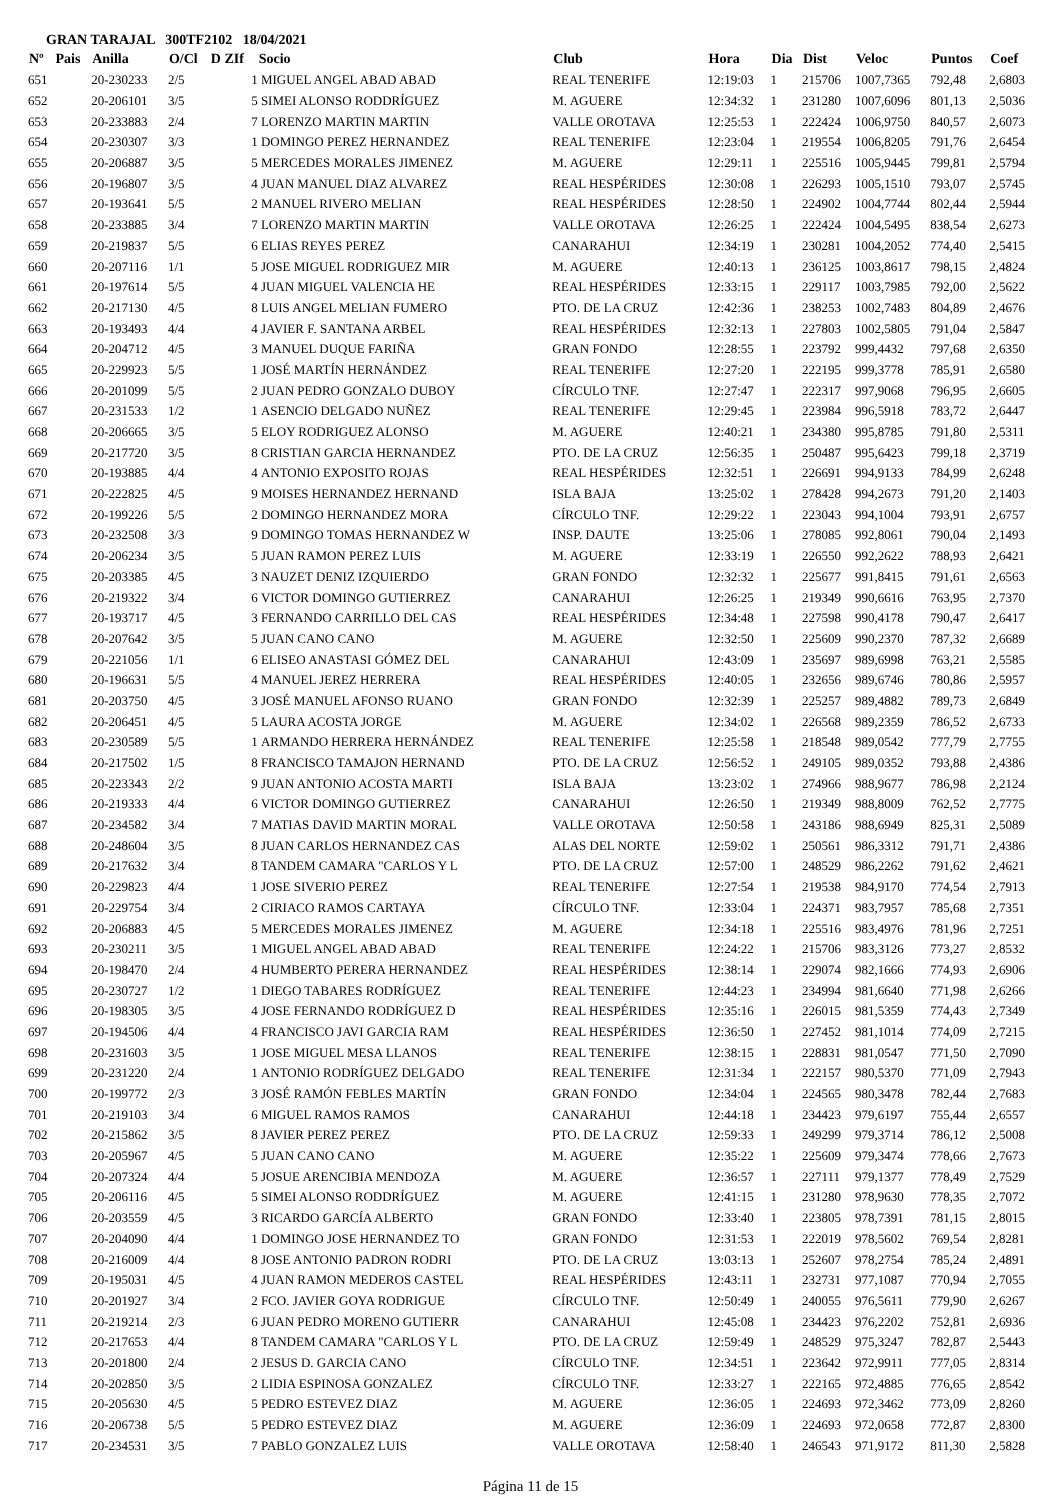GRAN TARAJAL 300TF2102 18/04/2021
| Nº | Pais | Anilla | O/Cl | D ZIf | Socio | Club | Hora | Dia | Dist | Veloc | Puntos | Coef |
| --- | --- | --- | --- | --- | --- | --- | --- | --- | --- | --- | --- | --- |
| 651 | | 20-230233 | 2/5 | 1 | MIGUEL ANGEL ABAD ABAD | REAL TENERIFE | 12:19:03 | 1 | 215706 | 1007,7365 | 792,48 | 2,6803 |
| 652 | | 20-206101 | 3/5 | 5 | SIMEI ALONSO RODDRÍGUEZ | M. AGUERE | 12:34:32 | 1 | 231280 | 1007,6096 | 801,13 | 2,5036 |
| 653 | | 20-233883 | 2/4 | 7 | LORENZO MARTIN MARTIN | VALLE OROTAVA | 12:25:53 | 1 | 222424 | 1006,9750 | 840,57 | 2,6073 |
| 654 | | 20-230307 | 3/3 | 1 | DOMINGO PEREZ HERNANDEZ | REAL TENERIFE | 12:23:04 | 1 | 219554 | 1006,8205 | 791,76 | 2,6454 |
| 655 | | 20-206887 | 3/5 | 5 | MERCEDES MORALES JIMENEZ | M. AGUERE | 12:29:11 | 1 | 225516 | 1005,9445 | 799,81 | 2,5794 |
| 656 | | 20-196807 | 3/5 | 4 | JUAN MANUEL DIAZ ALVAREZ | REAL HESPÉRIDES | 12:30:08 | 1 | 226293 | 1005,1510 | 793,07 | 2,5745 |
| 657 | | 20-193641 | 5/5 | 2 | MANUEL RIVERO MELIAN | REAL HESPÉRIDES | 12:28:50 | 1 | 224902 | 1004,7744 | 802,44 | 2,5944 |
| 658 | | 20-233885 | 3/4 | 7 | LORENZO MARTIN MARTIN | VALLE OROTAVA | 12:26:25 | 1 | 222424 | 1004,5495 | 838,54 | 2,6273 |
| 659 | | 20-219837 | 5/5 | 6 | ELIAS REYES PEREZ | CANARAHUI | 12:34:19 | 1 | 230281 | 1004,2052 | 774,40 | 2,5415 |
| 660 | | 20-207116 | 1/1 | 5 | JOSE MIGUEL RODRIGUEZ MIR | M. AGUERE | 12:40:13 | 1 | 236125 | 1003,8617 | 798,15 | 2,4824 |
| 661 | | 20-197614 | 5/5 | 4 | JUAN MIGUEL VALENCIA HE | REAL HESPÉRIDES | 12:33:15 | 1 | 229117 | 1003,7985 | 792,00 | 2,5622 |
| 662 | | 20-217130 | 4/5 | 8 | LUIS ANGEL MELIAN FUMERO | PTO. DE LA CRUZ | 12:42:36 | 1 | 238253 | 1002,7483 | 804,89 | 2,4676 |
| 663 | | 20-193493 | 4/4 | 4 | JAVIER F. SANTANA ARBEL | REAL HESPÉRIDES | 12:32:13 | 1 | 227803 | 1002,5805 | 791,04 | 2,5847 |
| 664 | | 20-204712 | 4/5 | 3 | MANUEL DUQUE FARIÑA | GRAN FONDO | 12:28:55 | 1 | 223792 | 999,4432 | 797,68 | 2,6350 |
| 665 | | 20-229923 | 5/5 | 1 | JOSÉ MARTÍN HERNÁNDEZ | REAL TENERIFE | 12:27:20 | 1 | 222195 | 999,3778 | 785,91 | 2,6580 |
| 666 | | 20-201099 | 5/5 | 2 | JUAN PEDRO GONZALO DUBOY | CÍRCULO TNF. | 12:27:47 | 1 | 222317 | 997,9068 | 796,95 | 2,6605 |
| 667 | | 20-231533 | 1/2 | 1 | ASENCIO DELGADO NUÑEZ | REAL TENERIFE | 12:29:45 | 1 | 223984 | 996,5918 | 783,72 | 2,6447 |
| 668 | | 20-206665 | 3/5 | 5 | ELOY RODRIGUEZ ALONSO | M. AGUERE | 12:40:21 | 1 | 234380 | 995,8785 | 791,80 | 2,5311 |
| 669 | | 20-217720 | 3/5 | 8 | CRISTIAN GARCIA HERNANDEZ | PTO. DE LA CRUZ | 12:56:35 | 1 | 250487 | 995,6423 | 799,18 | 2,3719 |
| 670 | | 20-193885 | 4/4 | 4 | ANTONIO EXPOSITO ROJAS | REAL HESPÉRIDES | 12:32:51 | 1 | 226691 | 994,9133 | 784,99 | 2,6248 |
| 671 | | 20-222825 | 4/5 | 9 | MOISES HERNANDEZ HERNAND | ISLA BAJA | 13:25:02 | 1 | 278428 | 994,2673 | 791,20 | 2,1403 |
| 672 | | 20-199226 | 5/5 | 2 | DOMINGO HERNANDEZ MORA | CÍRCULO TNF. | 12:29:22 | 1 | 223043 | 994,1004 | 793,91 | 2,6757 |
| 673 | | 20-232508 | 3/3 | 9 | DOMINGO TOMAS HERNANDEZ W | INSP. DAUTE | 13:25:06 | 1 | 278085 | 992,8061 | 790,04 | 2,1493 |
| 674 | | 20-206234 | 3/5 | 5 | JUAN RAMON PEREZ LUIS | M. AGUERE | 12:33:19 | 1 | 226550 | 992,2622 | 788,93 | 2,6421 |
| 675 | | 20-203385 | 4/5 | 3 | NAUZET DENIZ IZQUIERDO | GRAN FONDO | 12:32:32 | 1 | 225677 | 991,8415 | 791,61 | 2,6563 |
| 676 | | 20-219322 | 3/4 | 6 | VICTOR DOMINGO GUTIERREZ | CANARAHUI | 12:26:25 | 1 | 219349 | 990,6616 | 763,95 | 2,7370 |
| 677 | | 20-193717 | 4/5 | 3 | FERNANDO CARRILLO DEL CAS | REAL HESPÉRIDES | 12:34:48 | 1 | 227598 | 990,4178 | 790,47 | 2,6417 |
| 678 | | 20-207642 | 3/5 | 5 | JUAN CANO CANO | M. AGUERE | 12:32:50 | 1 | 225609 | 990,2370 | 787,32 | 2,6689 |
| 679 | | 20-221056 | 1/1 | 6 | ELISEO ANASTASI GÓMEZ DEL | CANARAHUI | 12:43:09 | 1 | 235697 | 989,6998 | 763,21 | 2,5585 |
| 680 | | 20-196631 | 5/5 | 4 | MANUEL JEREZ HERRERA | REAL HESPÉRIDES | 12:40:05 | 1 | 232656 | 989,6746 | 780,86 | 2,5957 |
| 681 | | 20-203750 | 4/5 | 3 | JOSÉ MANUEL AFONSO RUANO | GRAN FONDO | 12:32:39 | 1 | 225257 | 989,4882 | 789,73 | 2,6849 |
| 682 | | 20-206451 | 4/5 | 5 | LAURA ACOSTA JORGE | M. AGUERE | 12:34:02 | 1 | 226568 | 989,2359 | 786,52 | 2,6733 |
| 683 | | 20-230589 | 5/5 | 1 | ARMANDO HERRERA HERNÁNDEZ | REAL TENERIFE | 12:25:58 | 1 | 218548 | 989,0542 | 777,79 | 2,7755 |
| 684 | | 20-217502 | 1/5 | 8 | FRANCISCO TAMAJON HERNAND | PTO. DE LA CRUZ | 12:56:52 | 1 | 249105 | 989,0352 | 793,88 | 2,4386 |
| 685 | | 20-223343 | 2/2 | 9 | JUAN ANTONIO ACOSTA MARTI | ISLA BAJA | 13:23:02 | 1 | 274966 | 988,9677 | 786,98 | 2,2124 |
| 686 | | 20-219333 | 4/4 | 6 | VICTOR DOMINGO GUTIERREZ | CANARAHUI | 12:26:50 | 1 | 219349 | 988,8009 | 762,52 | 2,7775 |
| 687 | | 20-234582 | 3/4 | 7 | MATIAS DAVID MARTIN MORAL | VALLE OROTAVA | 12:50:58 | 1 | 243186 | 988,6949 | 825,31 | 2,5089 |
| 688 | | 20-248604 | 3/5 | 8 | JUAN CARLOS HERNANDEZ CAS | ALAS DEL NORTE | 12:59:02 | 1 | 250561 | 986,3312 | 791,71 | 2,4386 |
| 689 | | 20-217632 | 3/4 | 8 | TANDEM CAMARA "CARLOS Y L | PTO. DE LA CRUZ | 12:57:00 | 1 | 248529 | 986,2262 | 791,62 | 2,4621 |
| 690 | | 20-229823 | 4/4 | 1 | JOSE SIVERIO PEREZ | REAL TENERIFE | 12:27:54 | 1 | 219538 | 984,9170 | 774,54 | 2,7913 |
| 691 | | 20-229754 | 3/4 | 2 | CIRIACO RAMOS CARTAYA | CÍRCULO TNF. | 12:33:04 | 1 | 224371 | 983,7957 | 785,68 | 2,7351 |
| 692 | | 20-206883 | 4/5 | 5 | MERCEDES MORALES JIMENEZ | M. AGUERE | 12:34:18 | 1 | 225516 | 983,4976 | 781,96 | 2,7251 |
| 693 | | 20-230211 | 3/5 | 1 | MIGUEL ANGEL ABAD ABAD | REAL TENERIFE | 12:24:22 | 1 | 215706 | 983,3126 | 773,27 | 2,8532 |
| 694 | | 20-198470 | 2/4 | 4 | HUMBERTO PERERA HERNANDEZ | REAL HESPÉRIDES | 12:38:14 | 1 | 229074 | 982,1666 | 774,93 | 2,6906 |
| 695 | | 20-230727 | 1/2 | 1 | DIEGO TABARES RODRÍGUEZ | REAL TENERIFE | 12:44:23 | 1 | 234994 | 981,6640 | 771,98 | 2,6266 |
| 696 | | 20-198305 | 3/5 | 4 | JOSE FERNANDO RODRÍGUEZ D | REAL HESPÉRIDES | 12:35:16 | 1 | 226015 | 981,5359 | 774,43 | 2,7349 |
| 697 | | 20-194506 | 4/4 | 4 | FRANCISCO JAVI GARCIA RAM | REAL HESPÉRIDES | 12:36:50 | 1 | 227452 | 981,1014 | 774,09 | 2,7215 |
| 698 | | 20-231603 | 3/5 | 1 | JOSE MIGUEL MESA LLANOS | REAL TENERIFE | 12:38:15 | 1 | 228831 | 981,0547 | 771,50 | 2,7090 |
| 699 | | 20-231220 | 2/4 | 1 | ANTONIO RODRÍGUEZ DELGADO | REAL TENERIFE | 12:31:34 | 1 | 222157 | 980,5370 | 771,09 | 2,7943 |
| 700 | | 20-199772 | 2/3 | 3 | JOSÉ RAMÓN FEBLES MARTÍN | GRAN FONDO | 12:34:04 | 1 | 224565 | 980,3478 | 782,44 | 2,7683 |
| 701 | | 20-219103 | 3/4 | 6 | MIGUEL RAMOS RAMOS | CANARAHUI | 12:44:18 | 1 | 234423 | 979,6197 | 755,44 | 2,6557 |
| 702 | | 20-215862 | 3/5 | 8 | JAVIER PEREZ PEREZ | PTO. DE LA CRUZ | 12:59:33 | 1 | 249299 | 979,3714 | 786,12 | 2,5008 |
| 703 | | 20-205967 | 4/5 | 5 | JUAN CANO CANO | M. AGUERE | 12:35:22 | 1 | 225609 | 979,3474 | 778,66 | 2,7673 |
| 704 | | 20-207324 | 4/4 | 5 | JOSUE ARENCIBIA MENDOZA | M. AGUERE | 12:36:57 | 1 | 227111 | 979,1377 | 778,49 | 2,7529 |
| 705 | | 20-206116 | 4/5 | 5 | SIMEI ALONSO RODDRÍGUEZ | M. AGUERE | 12:41:15 | 1 | 231280 | 978,9630 | 778,35 | 2,7072 |
| 706 | | 20-203559 | 4/5 | 3 | RICARDO GARCÍA ALBERTO | GRAN FONDO | 12:33:40 | 1 | 223805 | 978,7391 | 781,15 | 2,8015 |
| 707 | | 20-204090 | 4/4 | 1 | DOMINGO JOSE HERNANDEZ TO | GRAN FONDO | 12:31:53 | 1 | 222019 | 978,5602 | 769,54 | 2,8281 |
| 708 | | 20-216009 | 4/4 | 8 | JOSE ANTONIO PADRON RODRI | PTO. DE LA CRUZ | 13:03:13 | 1 | 252607 | 978,2754 | 785,24 | 2,4891 |
| 709 | | 20-195031 | 4/5 | 4 | JUAN RAMON MEDEROS CASTEL | REAL HESPÉRIDES | 12:43:11 | 1 | 232731 | 977,1087 | 770,94 | 2,7055 |
| 710 | | 20-201927 | 3/4 | 2 | FCO. JAVIER GOYA RODRIGUE | CÍRCULO TNF. | 12:50:49 | 1 | 240055 | 976,5611 | 779,90 | 2,6267 |
| 711 | | 20-219214 | 2/3 | 6 | JUAN PEDRO MORENO GUTIERR | CANARAHUI | 12:45:08 | 1 | 234423 | 976,2202 | 752,81 | 2,6936 |
| 712 | | 20-217653 | 4/4 | 8 | TANDEM CAMARA "CARLOS Y L | PTO. DE LA CRUZ | 12:59:49 | 1 | 248529 | 975,3247 | 782,87 | 2,5443 |
| 713 | | 20-201800 | 2/4 | 2 | JESUS D. GARCIA CANO | CÍRCULO TNF. | 12:34:51 | 1 | 223642 | 972,9911 | 777,05 | 2,8314 |
| 714 | | 20-202850 | 3/5 | 2 | LIDIA ESPINOSA GONZALEZ | CÍRCULO TNF. | 12:33:27 | 1 | 222165 | 972,4885 | 776,65 | 2,8542 |
| 715 | | 20-205630 | 4/5 | 5 | PEDRO ESTEVEZ DIAZ | M. AGUERE | 12:36:05 | 1 | 224693 | 972,3462 | 773,09 | 2,8260 |
| 716 | | 20-206738 | 5/5 | 5 | PEDRO ESTEVEZ DIAZ | M. AGUERE | 12:36:09 | 1 | 224693 | 972,0658 | 772,87 | 2,8300 |
| 717 | | 20-234531 | 3/5 | 7 | PABLO GONZALEZ LUIS | VALLE OROTAVA | 12:58:40 | 1 | 246543 | 971,9172 | 811,30 | 2,5828 |
Página 11 de 15